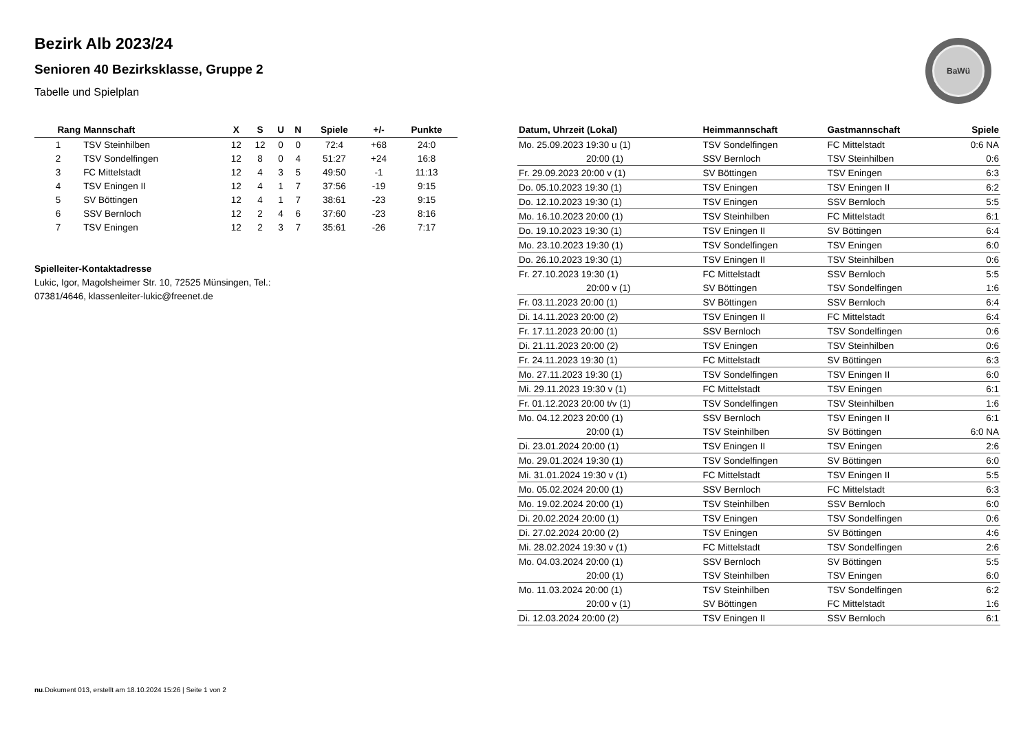Bezirk Alb 2023/24
Senioren 40 Bezirksklasse, Gruppe 2
Tabelle und Spielplan
BaWü
| Rang | Mannschaft | X | S | U | N | Spiele | +/- | Punkte |
| --- | --- | --- | --- | --- | --- | --- | --- | --- |
| 1 | TSV Steinhilben | 12 | 12 | 0 | 0 | 72:4 | +68 | 24:0 |
| 2 | TSV Sondelfingen | 12 | 8 | 0 | 4 | 51:27 | +24 | 16:8 |
| 3 | FC Mittelstadt | 12 | 4 | 3 | 5 | 49:50 | -1 | 11:13 |
| 4 | TSV Eningen II | 12 | 4 | 1 | 7 | 37:56 | -19 | 9:15 |
| 5 | SV Böttingen | 12 | 4 | 1 | 7 | 38:61 | -23 | 9:15 |
| 6 | SSV Bernloch | 12 | 2 | 4 | 6 | 37:60 | -23 | 8:16 |
| 7 | TSV Eningen | 12 | 2 | 3 | 7 | 35:61 | -26 | 7:17 |
Spielleiter-Kontaktadresse
Lukic, Igor, Magolsheimer Str. 10, 72525 Münsingen, Tel.:
07381/4646, klassenleiter-lukic@freenet.de
| Datum, Uhrzeit (Lokal) | Heimmannschaft | Gastmannschaft | Spiele |
| --- | --- | --- | --- |
| Mo. 25.09.2023 19:30 u (1) | TSV Sondelfingen | FC Mittelstadt | 0:6 NA |
| 20:00 (1) | SSV Bernloch | TSV Steinhilben | 0:6 |
| Fr. 29.09.2023 20:00 v (1) | SV Böttingen | TSV Eningen | 6:3 |
| Do. 05.10.2023 19:30 (1) | TSV Eningen | TSV Eningen II | 6:2 |
| Do. 12.10.2023 19:30 (1) | TSV Eningen | SSV Bernloch | 5:5 |
| Mo. 16.10.2023 20:00 (1) | TSV Steinhilben | FC Mittelstadt | 6:1 |
| Do. 19.10.2023 19:30 (1) | TSV Eningen II | SV Böttingen | 6:4 |
| Mo. 23.10.2023 19:30 (1) | TSV Sondelfingen | TSV Eningen | 6:0 |
| Do. 26.10.2023 19:30 (1) | TSV Eningen II | TSV Steinhilben | 0:6 |
| Fr. 27.10.2023 19:30 (1) | FC Mittelstadt | SSV Bernloch | 5:5 |
| 20:00 v (1) | SV Böttingen | TSV Sondelfingen | 1:6 |
| Fr. 03.11.2023 20:00 (1) | SV Böttingen | SSV Bernloch | 6:4 |
| Di. 14.11.2023 20:00 (2) | TSV Eningen II | FC Mittelstadt | 6:4 |
| Fr. 17.11.2023 20:00 (1) | SSV Bernloch | TSV Sondelfingen | 0:6 |
| Di. 21.11.2023 20:00 (2) | TSV Eningen | TSV Steinhilben | 0:6 |
| Fr. 24.11.2023 19:30 (1) | FC Mittelstadt | SV Böttingen | 6:3 |
| Mo. 27.11.2023 19:30 (1) | TSV Sondelfingen | TSV Eningen II | 6:0 |
| Mi. 29.11.2023 19:30 v (1) | FC Mittelstadt | TSV Eningen | 6:1 |
| Fr. 01.12.2023 20:00 t/v (1) | TSV Sondelfingen | TSV Steinhilben | 1:6 |
| Mo. 04.12.2023 20:00 (1) | SSV Bernloch | TSV Eningen II | 6:1 |
| 20:00 (1) | TSV Steinhilben | SV Böttingen | 6:0 NA |
| Di. 23.01.2024 20:00 (1) | TSV Eningen II | TSV Eningen | 2:6 |
| Mo. 29.01.2024 19:30 (1) | TSV Sondelfingen | SV Böttingen | 6:0 |
| Mi. 31.01.2024 19:30 v (1) | FC Mittelstadt | TSV Eningen II | 5:5 |
| Mo. 05.02.2024 20:00 (1) | SSV Bernloch | FC Mittelstadt | 6:3 |
| Mo. 19.02.2024 20:00 (1) | TSV Steinhilben | SSV Bernloch | 6:0 |
| Di. 20.02.2024 20:00 (1) | TSV Eningen | TSV Sondelfingen | 0:6 |
| Di. 27.02.2024 20:00 (2) | TSV Eningen | SV Böttingen | 4:6 |
| Mi. 28.02.2024 19:30 v (1) | FC Mittelstadt | TSV Sondelfingen | 2:6 |
| Mo. 04.03.2024 20:00 (1) | SSV Bernloch | SV Böttingen | 5:5 |
| 20:00 (1) | TSV Steinhilben | TSV Eningen | 6:0 |
| Mo. 11.03.2024 20:00 (1) | TSV Steinhilben | TSV Sondelfingen | 6:2 |
| 20:00 v (1) | SV Böttingen | FC Mittelstadt | 1:6 |
| Di. 12.03.2024 20:00 (2) | TSV Eningen II | SSV Bernloch | 6:1 |
nu.Dokument 013, erstellt am 18.10.2024 15:26 | Seite 1 von 2